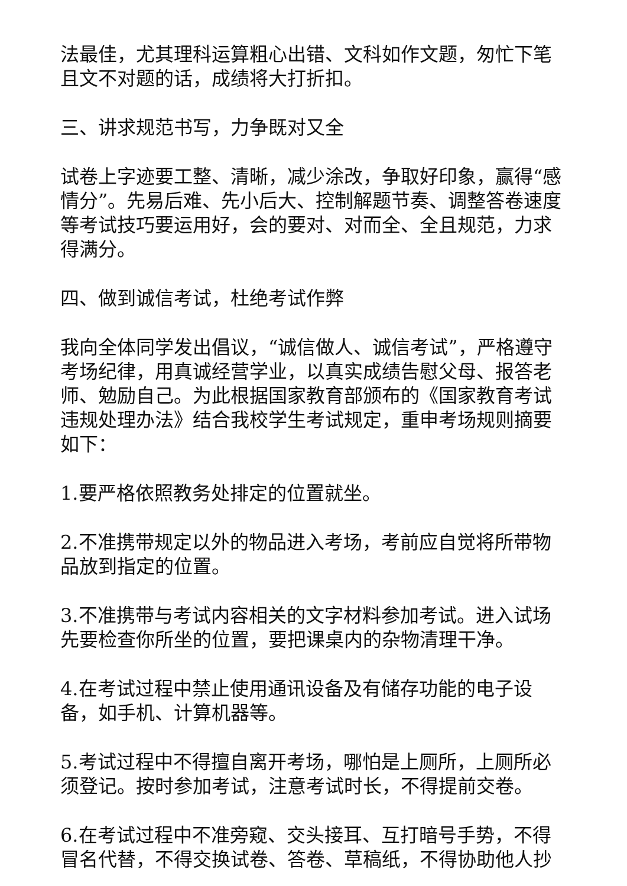法最佳，尤其理科运算粗心出错、文科如作文题，匆忙下笔且文不对题的话，成绩将大打折扣。
三、讲求规范书写，力争既对又全
试卷上字迹要工整、清晰，减少涂改，争取好印象，赢得“感情分”。先易后难、先小后大、控制解题节奏、调整答卷速度等考试技巧要运用好，会的要对、对而全、全且规范，力求得满分。
四、做到诚信考试，杜绝考试作弊
我向全体同学发出倡议，“诚信做人、诚信考试”，严格遵守考场纪律，用真诚经营学业，以真实成绩告慰父母、报答老师、勉励自己。为此根据国家教育部颁布的《国家教育考试违规处理办法》结合我校学生考试规定，重申考场规则摘要如下：
1.要严格依照教务处排定的位置就坐。
2.不准携带规定以外的物品进入考场，考前应自觉将所带物品放到指定的位置。
3.不准携带与考试内容相关的文字材料参加考试。进入试场先要检查你所坐的位置，要把课桌内的杂物清理干净。
4.在考试过程中禁止使用通讯设备及有储存功能的电子设备，如手机、计算机器等。
5.考试过程中不得擅自离开考场，哪怕是上厕所，上厕所必须登记。按时参加考试，注意考试时长，不得提前交卷。
6.在考试过程中不准旁窥、交头接耳、互打暗号手势，不得冒名代替，不得交换试卷、答卷、草稿纸，不得协助他人抄